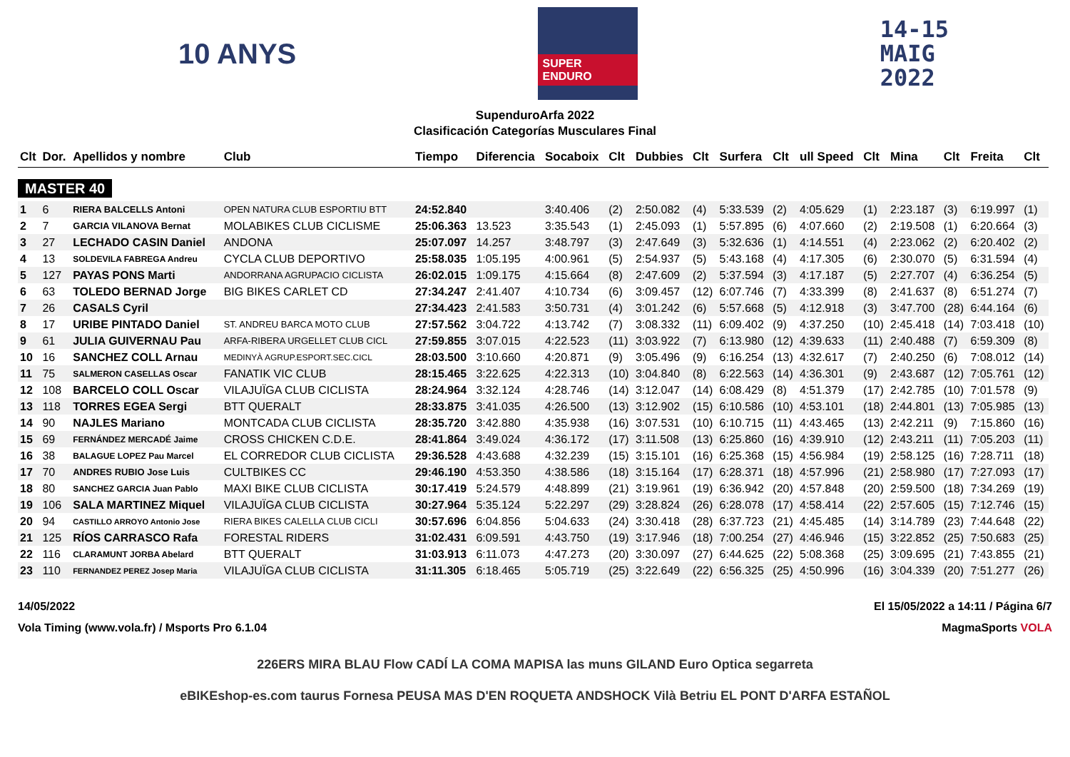10 ANYS
SUPER ENDURO
14-15
MAIG
2022
SupenduroArfa 2022
Clasificación Categorías Musculares Final
| Clt | Dor. | Apellidos y nombre | Club | Tiempo | Diferencia | Socaboix | Clt | Dubbies | Clt | Surfera | Clt | ull Speed | Clt | Mina | Clt | Freita | Clt |
| --- | --- | --- | --- | --- | --- | --- | --- | --- | --- | --- | --- | --- | --- | --- | --- | --- | --- |
| MASTER 40 | | | | | | | | | | | | | | | | | |
| 1 | 6 | RIERA BALCELLS Antoni | OPEN NATURA CLUB ESPORTIU BTT | 24:52.840 | | 3:40.406 | (2) | 2:50.082 | (4) | 5:33.539 | (2) | 4:05.629 | (1) | 2:23.187 | (3) | 6:19.997 | (1) |
| 2 | 7 | GARCIA VILANOVA Bernat | MOLABIKES CLUB CICLISME | 25:06.363 | 13.523 | 3:35.543 | (1) | 2:45.093 | (1) | 5:57.895 | (6) | 4:07.660 | (2) | 2:19.508 | (1) | 6:20.664 | (3) |
| 3 | 27 | LECHADO CASIN Daniel | ANDONA | 25:07.097 | 14.257 | 3:48.797 | (3) | 2:47.649 | (3) | 5:32.636 | (1) | 4:14.551 | (4) | 2:23.062 | (2) | 6:20.402 | (2) |
| 4 | 13 | SOLDEVILA FABREGA Andreu | CYCLA CLUB DEPORTIVO | 25:58.035 | 1:05.195 | 4:00.961 | (5) | 2:54.937 | (5) | 5:43.168 | (4) | 4:17.305 | (6) | 2:30.070 | (5) | 6:31.594 | (4) |
| 5 | 127 | PAYAS PONS Marti | ANDORRANA AGRUPACIO CICLISTA | 26:02.015 | 1:09.175 | 4:15.664 | (8) | 2:47.609 | (2) | 5:37.594 | (3) | 4:17.187 | (5) | 2:27.707 | (4) | 6:36.254 | (5) |
| 6 | 63 | TOLEDO BERNAD Jorge | BIG BIKES CARLET CD | 27:34.247 | 2:41.407 | 4:10.734 | (6) | 3:09.457 | (12) | 6:07.746 | (7) | 4:33.399 | (8) | 2:41.637 | (8) | 6:51.274 | (7) |
| 7 | 26 | CASALS Cyril | | 27:34.423 | 2:41.583 | 3:50.731 | (4) | 3:01.242 | (6) | 5:57.668 | (5) | 4:12.918 | (3) | 3:47.700 | (28) | 6:44.164 | (6) |
| 8 | 17 | URIBE PINTADO Daniel | ST. ANDREU BARCA MOTO CLUB | 27:57.562 | 3:04.722 | 4:13.742 | (7) | 3:08.332 | (11) | 6:09.402 | (9) | 4:37.250 | (10) | 2:45.418 | (14) | 7:03.418 | (10) |
| 9 | 61 | JULIA GUIVERNAU Pau | ARFA-RIBERA URGELLET CLUB CICL | 27:59.855 | 3:07.015 | 4:22.523 | (11) | 3:03.922 | (7) | 6:13.980 | (12) | 4:39.633 | (11) | 2:40.488 | (7) | 6:59.309 | (8) |
| 10 | 16 | SANCHEZ COLL Arnau | MEDINYÀ AGRUP.ESPORT.SEC.CICL | 28:03.500 | 3:10.660 | 4:20.871 | (9) | 3:05.496 | (9) | 6:16.254 | (13) | 4:32.617 | (7) | 2:40.250 | (6) | 7:08.012 | (14) |
| 11 | 75 | SALMERON CASELLAS Oscar | FANATIK VIC CLUB | 28:15.465 | 3:22.625 | 4:22.313 | (10) | 3:04.840 | (8) | 6:22.563 | (14) | 4:36.301 | (9) | 2:43.687 | (12) | 7:05.761 | (12) |
| 12 | 108 | BARCELO COLL Oscar | VILAJUÏGA CLUB CICLISTA | 28:24.964 | 3:32.124 | 4:28.746 | (14) | 3:12.047 | (14) | 6:08.429 | (8) | 4:51.379 | (17) | 2:42.785 | (10) | 7:01.578 | (9) |
| 13 | 118 | TORRES EGEA Sergi | BTT QUERALT | 28:33.875 | 3:41.035 | 4:26.500 | (13) | 3:12.902 | (15) | 6:10.586 | (10) | 4:53.101 | (18) | 2:44.801 | (13) | 7:05.985 | (13) |
| 14 | 90 | NAJLES Mariano | MONTCADA CLUB CICLISTA | 28:35.720 | 3:42.880 | 4:35.938 | (16) | 3:07.531 | (10) | 6:10.715 | (11) | 4:43.465 | (13) | 2:42.211 | (9) | 7:15.860 | (16) |
| 15 | 69 | FERNÁNDEZ MERCADÉ Jaime | CROSS CHICKEN C.D.E. | 28:41.864 | 3:49.024 | 4:36.172 | (17) | 3:11.508 | (13) | 6:25.860 | (16) | 4:39.910 | (12) | 2:43.211 | (11) | 7:05.203 | (11) |
| 16 | 38 | BALAGUE LOPEZ Pau Marcel | EL CORREDOR CLUB CICLISTA | 29:36.528 | 4:43.688 | 4:32.239 | (15) | 3:15.101 | (16) | 6:25.368 | (15) | 4:56.984 | (19) | 2:58.125 | (16) | 7:28.711 | (18) |
| 17 | 70 | ANDRES RUBIO Jose Luis | CULTBIKES CC | 29:46.190 | 4:53.350 | 4:38.586 | (18) | 3:15.164 | (17) | 6:28.371 | (18) | 4:57.996 | (21) | 2:58.980 | (17) | 7:27.093 | (17) |
| 18 | 80 | SANCHEZ GARCIA Juan Pablo | MAXI BIKE CLUB CICLISTA | 30:17.419 | 5:24.579 | 4:48.899 | (21) | 3:19.961 | (19) | 6:36.942 | (20) | 4:57.848 | (20) | 2:59.500 | (18) | 7:34.269 | (19) |
| 19 | 106 | SALA MARTINEZ Miquel | VILAJUÏGA CLUB CICLISTA | 30:27.964 | 5:35.124 | 5:22.297 | (29) | 3:28.824 | (26) | 6:28.078 | (17) | 4:58.414 | (22) | 2:57.605 | (15) | 7:12.746 | (15) |
| 20 | 94 | CASTILLO ARROYO Antonio Jose | RIERA BIKES CALELLA CLUB CICLI | 30:57.696 | 6:04.856 | 5:04.633 | (24) | 3:30.418 | (28) | 6:37.723 | (21) | 4:45.485 | (14) | 3:14.789 | (23) | 7:44.648 | (22) |
| 21 | 125 | RÍOS CARRASCO Rafa | FORESTAL RIDERS | 31:02.431 | 6:09.591 | 4:43.750 | (19) | 3:17.946 | (18) | 7:00.254 | (27) | 4:46.946 | (15) | 3:22.852 | (25) | 7:50.683 | (25) |
| 22 | 116 | CLARAMUNT JORBA Abelard | BTT QUERALT | 31:03.913 | 6:11.073 | 4:47.273 | (20) | 3:30.097 | (27) | 6:44.625 | (22) | 5:08.368 | (25) | 3:09.695 | (21) | 7:43.855 | (21) |
| 23 | 110 | FERNANDEZ PEREZ Josep Maria | VILAJUÏGA CLUB CICLISTA | 31:11.305 | 6:18.465 | 5:05.719 | (25) | 3:22.649 | (22) | 6:56.325 | (25) | 4:50.996 | (16) | 3:04.339 | (20) | 7:51.277 | (26) |
14/05/2022 El 15/05/2022 a 14:11 / Página 6/7
Vola Timing (www.vola.fr) / Msports Pro 6.1.04 MagmaSports VOLA
226ERS MIRA BLAU Flow CADÍ LA COMA MAPISA las muns GILAND Euro Optica segarreta
eBIKEshop-es.com taurus Fornesa PEUSA MAS D'EN ROQUETA ANDSHOCK Vilà Betriu EL PONT D'ARFA ESTAÑOL